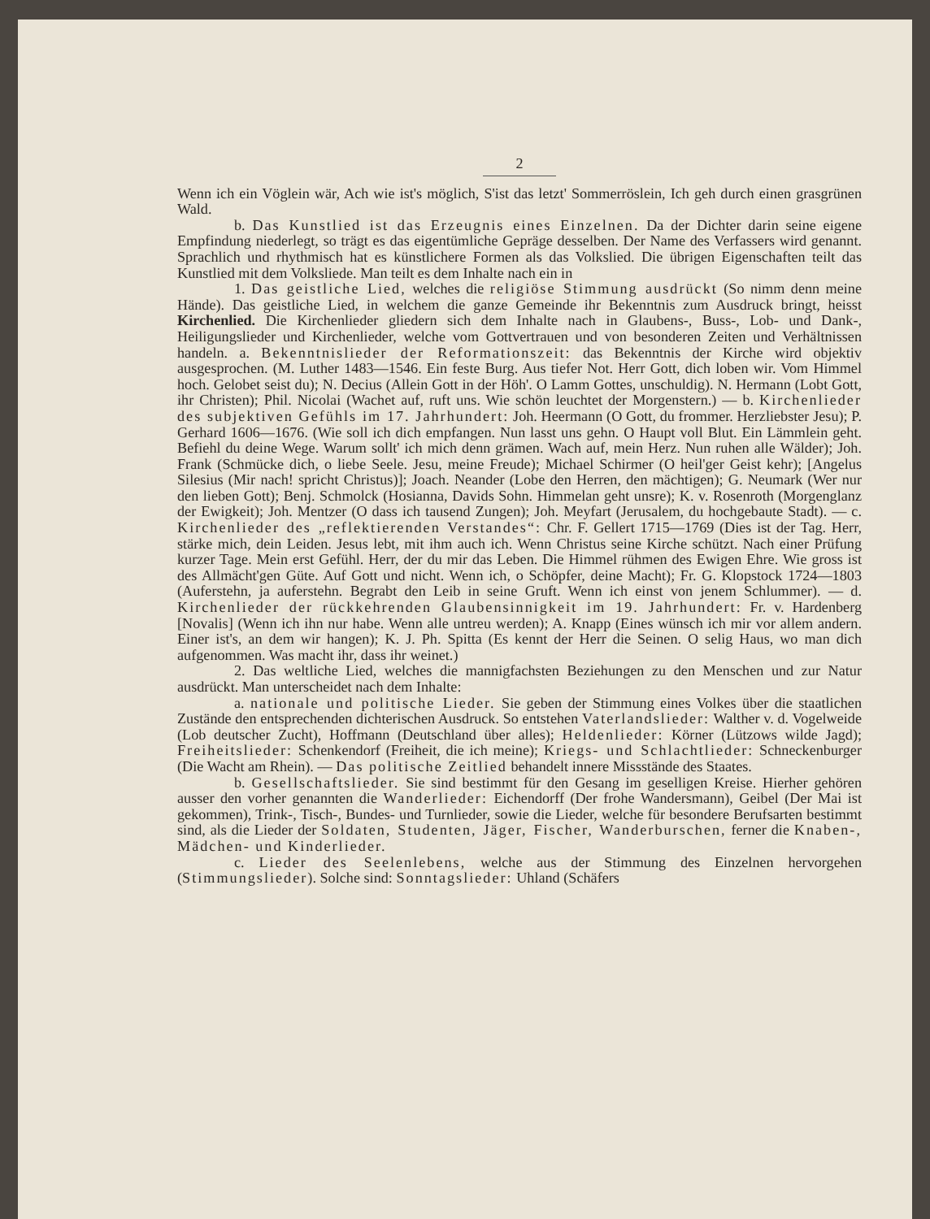2
Wenn ich ein Vöglein wär, Ach wie ist's möglich, S'ist das letzt' Sommerröslein, Ich geh durch einen grasgrünen Wald.
b. Das Kunstlied ist das Erzeugnis eines Einzelnen. Da der Dichter darin seine eigene Empfindung niederlegt, so trägt es das eigentümliche Gepräge desselben. Der Name des Verfassers wird genannt. Sprachlich und rhythmisch hat es künstlichere Formen als das Volkslied. Die übrigen Eigenschaften teilt das Kunstlied mit dem Volksliede. Man teilt es dem Inhalte nach ein in
1. Das geistliche Lied, welches die religiöse Stimmung ausdrückt (So nimm denn meine Hände). Das geistliche Lied, in welchem die ganze Gemeinde ihr Bekenntnis zum Ausdruck bringt, heisst Kirchenlied. Die Kirchenlieder gliedern sich dem Inhalte nach in Glaubens-, Buss-, Lob- und Dank-, Heiligungslieder und Kirchenlieder, welche vom Gottvertrauen und von besonderen Zeiten und Verhältnissen handeln. a. Bekenntnislieder der Reformationszeit: das Bekenntnis der Kirche wird objektiv ausgesprochen. (M. Luther 1483—1546. Ein feste Burg. Aus tiefer Not. Herr Gott, dich loben wir. Vom Himmel hoch. Gelobet seist du); N. Decius (Allein Gott in der Höh'. O Lamm Gottes, unschuldig). N. Hermann (Lobt Gott, ihr Christen); Phil. Nicolai (Wachet auf, ruft uns. Wie schön leuchtet der Morgenstern.) — b. Kirchenlieder des subjektiven Gefühls im 17. Jahrhundert: Joh. Heermann (O Gott, du frommer. Herzliebster Jesu); P. Gerhard 1606—1676. (Wie soll ich dich empfangen. Nun lasst uns gehn. O Haupt voll Blut. Ein Lämmlein geht. Befiehl du deine Wege. Warum sollt' ich mich denn grämen. Wach auf, mein Herz. Nun ruhen alle Wälder); Joh. Frank (Schmücke dich, o liebe Seele. Jesu, meine Freude); Michael Schirmer (O heil'ger Geist kehr); [Angelus Silesius (Mir nach! spricht Christus)]; Joach. Neander (Lobe den Herren, den mächtigen); G. Neumark (Wer nur den lieben Gott); Benj. Schmolck (Hosianna, Davids Sohn. Himmelan geht unsre); K. v. Rosenroth (Morgenglanz der Ewigkeit); Joh. Mentzer (O dass ich tausend Zungen); Joh. Meyfart (Jerusalem, du hochgebaute Stadt). — c. Kirchenlieder des „reflektierenden Verstandes“: Chr. F. Gellert 1715—1769 (Dies ist der Tag. Herr, stärke mich, dein Leiden. Jesus lebt, mit ihm auch ich. Wenn Christus seine Kirche schützt. Nach einer Prüfung kurzer Tage. Mein erst Gefühl. Herr, der du mir das Leben. Die Himmel rühmen des Ewigen Ehre. Wie gross ist des Allmächt'gen Güte. Auf Gott und nicht. Wenn ich, o Schöpfer, deine Macht); Fr. G. Klopstock 1724—1803 (Auferstehn, ja auferstehn. Begrabt den Leib in seine Gruft. Wenn ich einst von jenem Schlummer). — d. Kirchenlieder der rückkehrenden Glaubensinnigkeit im 19. Jahrhundert: Fr. v. Hardenberg [Novalis] (Wenn ich ihn nur habe. Wenn alle untreu werden); A. Knapp (Eines wünsch ich mir vor allem andern. Einer ist's, an dem wir hangen); K. J. Ph. Spitta (Es kennt der Herr die Seinen. O selig Haus, wo man dich aufgenommen. Was macht ihr, dass ihr weinet.)
2. Das weltliche Lied, welches die mannigfachsten Beziehungen zu den Menschen und zur Natur ausdrückt. Man unterscheidet nach dem Inhalte:
a. nationale und politische Lieder. Sie geben der Stimmung eines Volkes über die staatlichen Zustände den entsprechenden dichterischen Ausdruck. So entstehen Vaterlandslieder: Walther v. d. Vogelweide (Lob deutscher Zucht), Hoffmann (Deutschland über alles); Heldenlieder: Körner (Lützows wilde Jagd); Freiheitslieder: Schenkendorf (Freiheit, die ich meine); Kriegs- und Schlachtlieder: Schneckenburger (Die Wacht am Rhein). — Das politische Zeitlied behandelt innere Missstände des Staates.
b. Gesellschaftslieder. Sie sind bestimmt für den Gesang im geselligen Kreise. Hierher gehören ausser den vorher genannten die Wanderlieder: Eichendorff (Der frohe Wandersmann), Geibel (Der Mai ist gekommen), Trink-, Tisch-, Bundes- und Turnlieder, sowie die Lieder, welche für besondere Berufsarten bestimmt sind, als die Lieder der Soldaten, Studenten, Jäger, Fischer, Wanderburschen, ferner die Knaben-, Mädchen- und Kinderlieder.
c. Lieder des Seelenlebens, welche aus der Stimmung des Einzelnen hervorgehen (Stimmungslieder). Solche sind: Sonntagslieder: Uhland (Schäfers